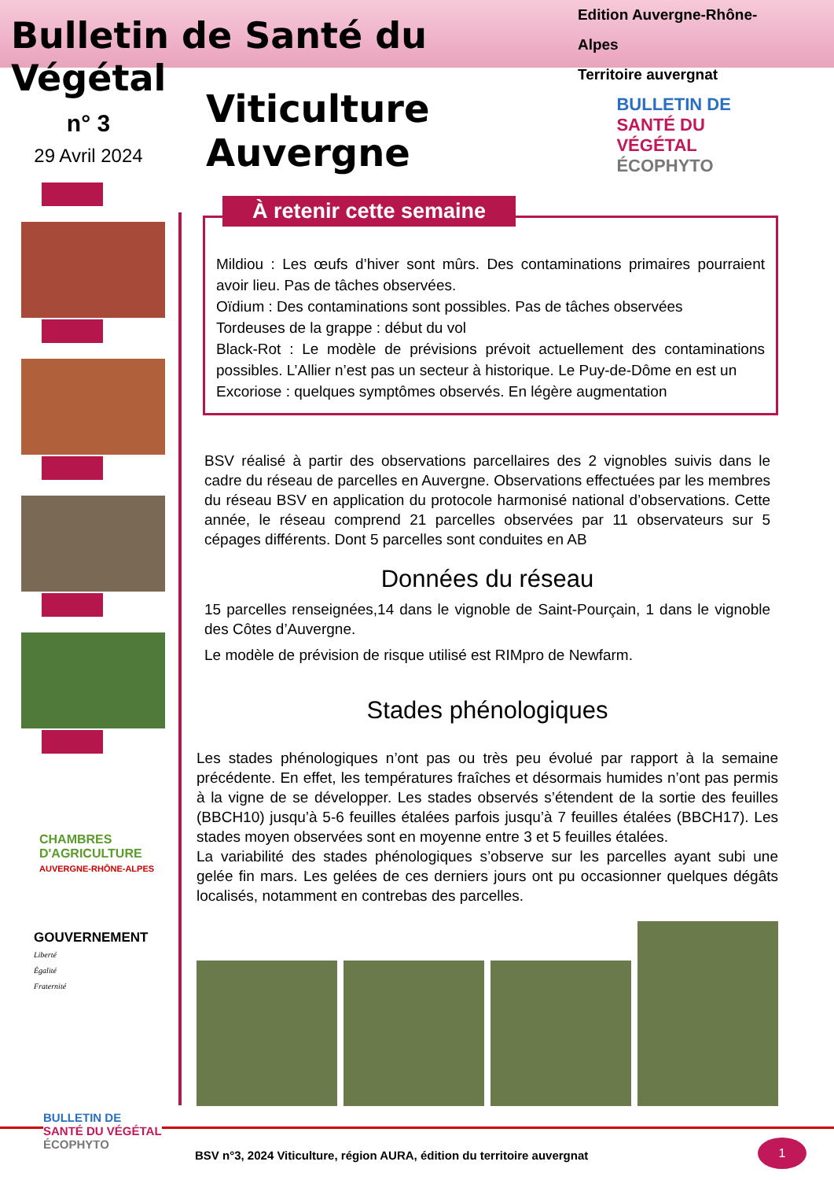Bulletin de Santé du Végétal
Edition Auvergne-Rhône-Alpes
Territoire auvergnat
n° 3
29 Avril 2024
CHAMBRES
D'AGRICULTURE
AUVERGNE-RHÔNE-ALPES
GOUVERNEMENT
Liberté
Égalité
Fraternité
Viticulture Auvergne
BULLETIN DE
SANTÉ DU VÉGÉTAL
ÉCOPHYTO
À retenir cette semaine
Mildiou : Les œufs d’hiver sont mûrs. Des contaminations primaires pourraient avoir lieu. Pas de tâches observées.
Oïdium : Des contaminations sont possibles. Pas de tâches observées
Tordeuses de la grappe : début du vol
Black-Rot : Le modèle de prévisions prévoit actuellement des contaminations possibles. L’Allier n’est pas un secteur à historique. Le Puy-de-Dôme en est un
Excoriose : quelques symptômes observés. En légère augmentation
BSV réalisé à partir des observations parcellaires des 2 vignobles suivis dans le cadre du réseau de parcelles en Auvergne. Observations effectuées par les membres du réseau BSV en application du protocole harmonisé national d’observations. Cette année, le réseau comprend 21 parcelles observées par 11 observateurs sur 5 cépages différents. Dont 5 parcelles sont conduites en AB
Données du réseau
15 parcelles renseignées,14 dans le vignoble de Saint-Pourçain, 1 dans le vignoble des Côtes d’Auvergne.
Le modèle de prévision de risque utilisé est RIMpro de Newfarm.
Stades phénologiques
Les stades phénologiques n’ont pas ou très peu évolué par rapport à la semaine précédente. En effet, les températures fraîches et désormais humides n’ont pas permis à la vigne de se développer. Les stades observés s’étendent de la sortie des feuilles (BBCH10) jusqu’à 5-6 feuilles étalées parfois jusqu’à 7 feuilles étalées (BBCH17). Les stades moyen observées sont en moyenne entre 3 et 5 feuilles étalées.
La variabilité des stades phénologiques s’observe sur les parcelles ayant subi une gelée fin mars. Les gelées de ces derniers jours ont pu occasionner quelques dégâts localisés, notamment en contrebas des parcelles.
BULLETIN DE
SANTÉ DU VÉGÉTAL
ÉCOPHYTO
BSV n°3, 2024 Viticulture, région AURA, édition du territoire auvergnat
1